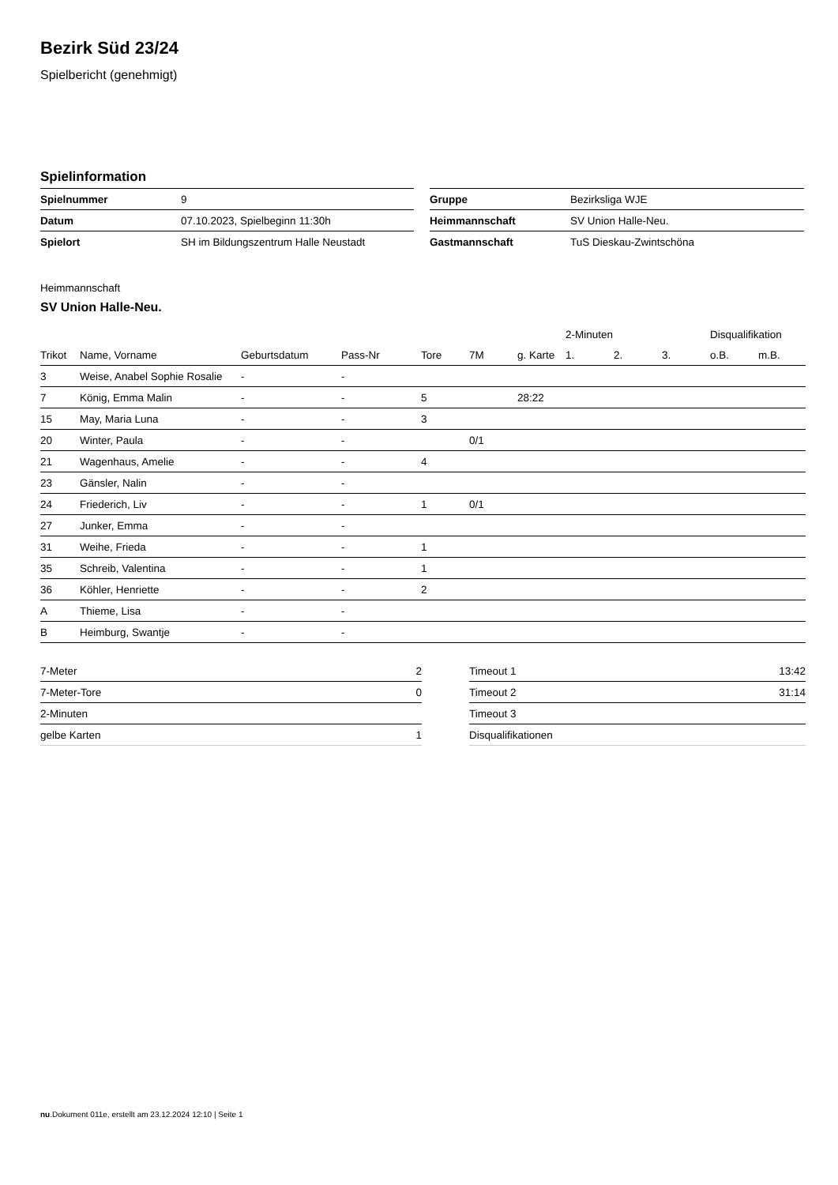Bezirk Süd 23/24
Spielbericht (genehmigt)
Spielinformation
| Spielnummer | 9 |
| Datum | 07.10.2023, Spielbeginn 11:30h |
| Spielort | SH im Bildungszentrum Halle Neustadt |
| Gruppe | Bezirksliga WJE |
| Heimmannschaft | SV Union Halle-Neu. |
| Gastmannschaft | TuS Dieskau-Zwintschöna |
Heimmannschaft
SV Union Halle-Neu.
| | | | | | | | 2-Minuten | | | Disqualifikation | |
| --- | --- | --- | --- | --- | --- | --- | --- | --- | --- | --- | --- |
| Trikot | Name, Vorname | Geburtsdatum | Pass-Nr | Tore | 7M | g. Karte | 1. | 2. | 3. | o.B. | m.B. |
| 3 | Weise, Anabel Sophie Rosalie | - | - | | | | | | | | |
| 7 | König, Emma Malin | - | - | 5 | | 28:22 | | | | | |
| 15 | May, Maria Luna | - | - | 3 | | | | | | | |
| 20 | Winter, Paula | - | - | | 0/1 | | | | | | |
| 21 | Wagenhaus, Amelie | - | - | 4 | | | | | | | |
| 23 | Gänsler, Nalin | - | - | | | | | | | | |
| 24 | Friederich, Liv | - | - | 1 | 0/1 | | | | | | |
| 27 | Junker, Emma | - | - | | | | | | | | |
| 31 | Weihe, Frieda | - | - | 1 | | | | | | | |
| 35 | Schreib, Valentina | - | - | 1 | | | | | | | |
| 36 | Köhler, Henriette | - | - | 2 | | | | | | | |
| A | Thieme, Lisa | - | - | | | | | | | | |
| B | Heimburg, Swantje | - | - | | | | | | | | |
| 7-Meter | 2 |
| 7-Meter-Tore | 0 |
| 2-Minuten | |
| gelbe Karten | 1 |
| Timeout 1 | 13:42 |
| Timeout 2 | 31:14 |
| Timeout 3 | |
| Disqualifikationen | |
nu.Dokument 011e, erstellt am 23.12.2024 12:10 | Seite 1